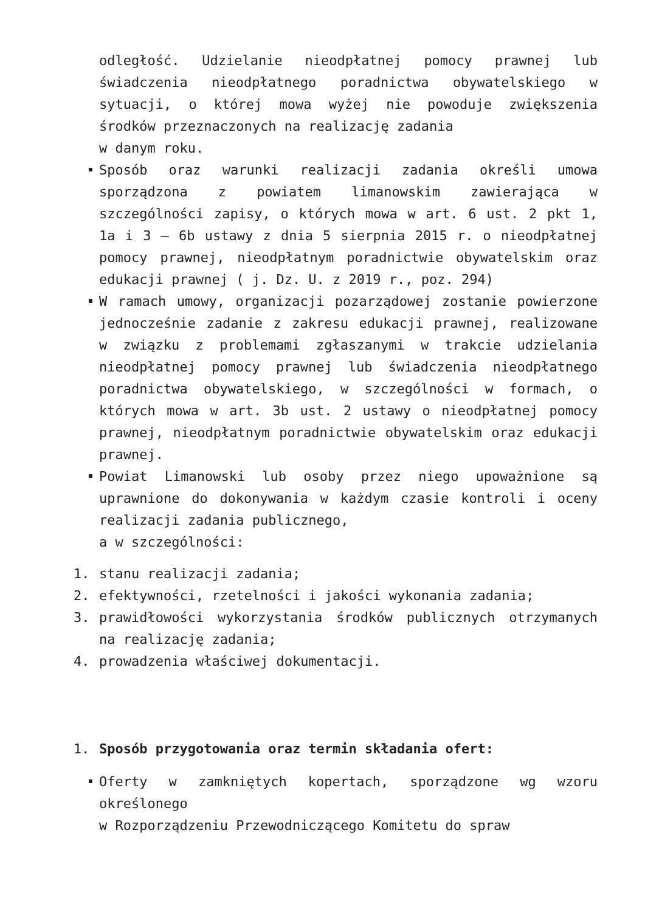odległość. Udzielanie nieodpłatnej pomocy prawnej lub świadczenia nieodpłatnego poradnictwa obywatelskiego w sytuacji, o której mowa wyżej nie powoduje zwiększenia środków przeznaczonych na realizację zadania
w danym roku.
Sposób oraz warunki realizacji zadania określi umowa sporządzona z powiatem limanowskim zawierająca w szczególności zapisy, o których mowa w art. 6 ust. 2 pkt 1, 1a i 3 – 6b ustawy z dnia 5 sierpnia 2015 r. o nieodpłatnej pomocy prawnej, nieodpłatnym poradnictwie obywatelskim oraz edukacji prawnej ( j. Dz. U. z 2019 r., poz. 294)
W ramach umowy, organizacji pozarządowej zostanie powierzone jednocześnie zadanie z zakresu edukacji prawnej, realizowane w związku z problemami zgłaszanymi w trakcie udzielania nieodpłatnej pomocy prawnej lub świadczenia nieodpłatnego poradnictwa obywatelskiego, w szczególności w formach, o których mowa w art. 3b ust. 2 ustawy o nieodpłatnej pomocy prawnej, nieodpłatnym poradnictwie obywatelskim oraz edukacji prawnej.
Powiat Limanowski lub osoby przez niego upoważnione są uprawnione do dokonywania w każdym czasie kontroli i oceny realizacji zadania publicznego,
a w szczególności:
1.
stanu realizacji zadania;
2.
efektywności, rzetelności i jakości wykonania zadania;
3.
prawidłowości wykorzystania środków publicznych otrzymanych na realizację zadania;
4.
prowadzenia właściwej dokumentacji.
1.
Sposób przygotowania oraz termin składania ofert:
Oferty w zamkniętych kopertach, sporządzone wg wzoru określonego
w Rozporządzeniu Przewodniczącego Komitetu do spraw